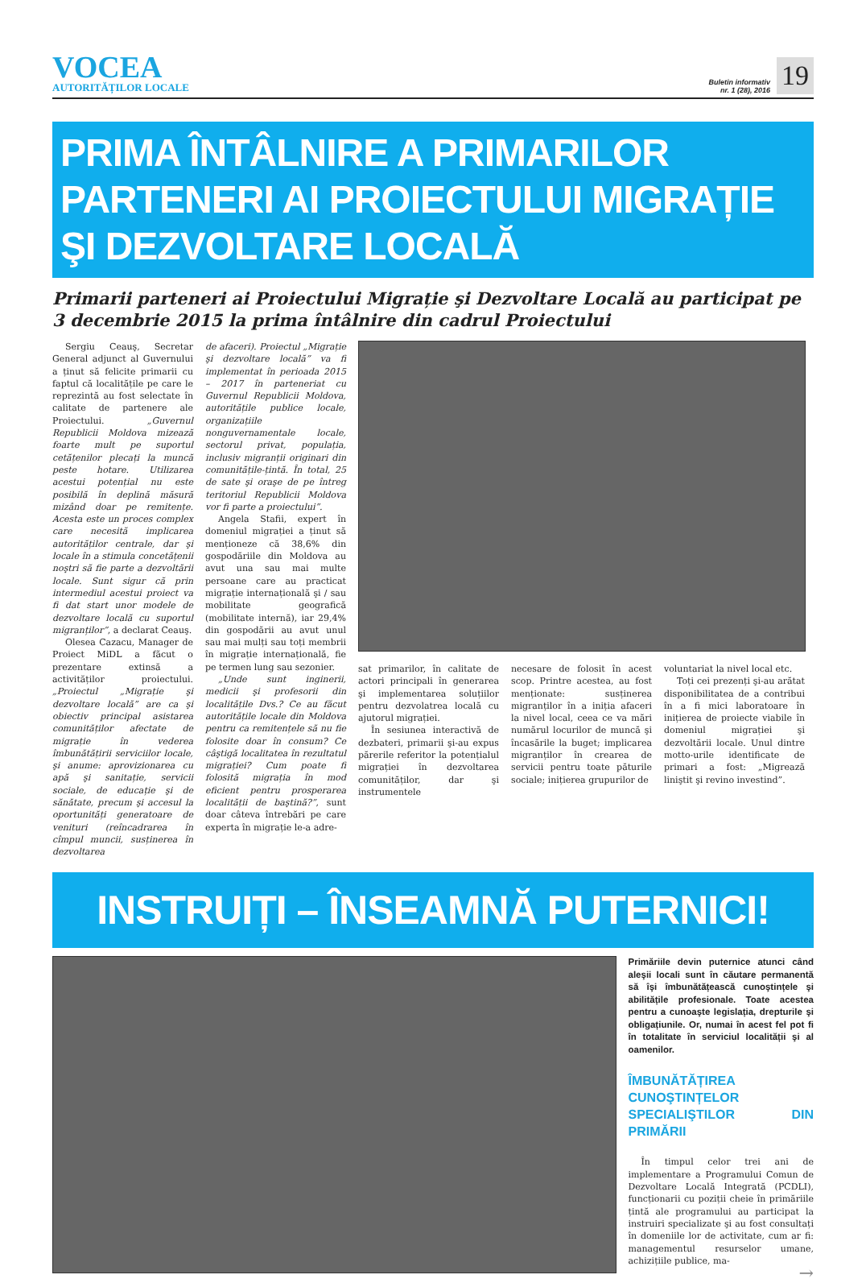VOCEA
AUTORITĂȚILOR LOCALE
Buletin informativ
nr. 1 (28), 2016
19
PRIMA ÎNTÂLNIRE A PRIMARILOR PARTENERI AI PROIECTULUI MIGRAȚIE ŞI DEZVOLTARE LOCALĂ
Primarii parteneri ai Proiectului Migrație şi Dezvoltare Locală au participat pe 3 decembrie 2015 la prima întâlnire din cadrul Proiectului
Sergiu Ceauş, Secretar General adjunct al Guvernului a ținut să felicite primarii cu faptul că localitățile pe care le reprezintă au fost selectate în calitate de partenere ale Proiectului. „Guvernul Republicii Moldova mizează foarte mult pe suportul cetățenilor plecați la muncă peste hotare. Utilizarea acestui potențial nu este posibilă în deplină măsură mizând doar pe remitențe. Acesta este un proces complex care necesită implicarea autorităților centrale, dar şi locale în a stimula concetățenii noştri să fie parte a dezvoltării locale. Sunt sigur că prin intermediul acestui proiect va fi dat start unor modele de dezvoltare locală cu suportul migranților”, a declarat Ceauş.
Olesea Cazacu, Manager de Proiect MiDL a făcut o prezentare extinsă a activităților proiectului. „Proiectul „Migrație şi dezvoltare locală” are ca şi obiectiv principal asistarea comunităților afectate de migrație în vederea îmbunătățirii serviciilor locale, şi anume: aprovizionarea cu apă şi sanitație, servicii sociale, de educație şi de sănătate, precum şi accesul la oportunități generatoare de venituri (reîncadrarea în cîmpul muncii, susținerea în dezvoltarea
de afaceri). Proiectul „Migrație şi dezvoltare locală” va fi implementat în perioada 2015 – 2017 în parteneriat cu Guvernul Republicii Moldova, autoritățile publice locale, organizațiile nonguvernamentale locale, sectorul privat, populația, inclusiv migranții originari din comunitățile-țintă. În total, 25 de sate şi oraşe de pe întreg teritoriul Republicii Moldova vor fi parte a proiectului”.
Angela Stafii, expert în domeniul migrației a ținut să menționeze că 38,6% din gospodăriile din Moldova au avut una sau mai multe persoane care au practicat migrație internațională şi / sau mobilitate geografică (mobilitate internă), iar 29,4% din gospodării au avut unul sau mai mulți sau toți membrii în migrație internațională, fie pe termen lung sau sezonier.
„Unde sunt inginerii, medicii şi profesorii din localitățile Dvs.? Ce au făcut autoritățile locale din Moldova pentru ca remitențele să nu fie folosite doar în consum? Ce câştigă localitatea în rezultatul migrației? Cum poate fi folosită migrația în mod eficient pentru prosperarea localității de baştină?”, sunt doar câteva întrebări pe care experta în migrație le-a adre-
sat primarilor, în calitate de actori principali în generarea şi implementarea soluțiilor pentru dezvolatrea locală cu ajutorul migrației.
În sesiunea interactivă de dezbateri, primarii şi-au expus părerile referitor la potențialul migrației în dezvoltarea comunităților, dar şi instrumentele
necesare de folosit în acest scop. Printre acestea, au fost menționate: susținerea migranților în a iniția afaceri la nivel local, ceea ce va mări numărul locurilor de muncă şi încasările la buget; implicarea migranților în crearea de servicii pentru toate păturile sociale; inițierea grupurilor de
voluntariat la nivel local etc.
Toți cei prezenți şi-au arătat disponibilitatea de a contribui în a fi mici laboratoare în inițierea de proiecte viabile în domeniul migrației şi dezvoltării locale. Unul dintre motto-urile identificate de primari a fost: „Migrează liniştit şi revino investind”.
INSTRUIȚI – ÎNSEAMNĂ PUTERNICI!
Primăriile devin puternice atunci când aleşii locali sunt în căutare permanentă să îşi îmbunătățească cunoştințele şi abilitățile profesionale. Toate acestea pentru a cunoaşte legislația, drepturile şi obligațiunile. Or, numai în acest fel pot fi în totalitate în serviciul localității şi al oamenilor.
ÎMBUNĂTĂȚIREA CUNOŞTINȚELOR SPECIALIŞTILOR DIN PRIMĂRII
În timpul celor trei ani de implementare a Programului Comun de Dezvoltare Locală Integrată (PCDLI), funcționarii cu poziții cheie în primăriile țintă ale programului au participat la instruiri specializate şi au fost consultați în domeniile lor de activitate, cum ar fi: managementul resurselor umane, achizițiile publice, ma-
→